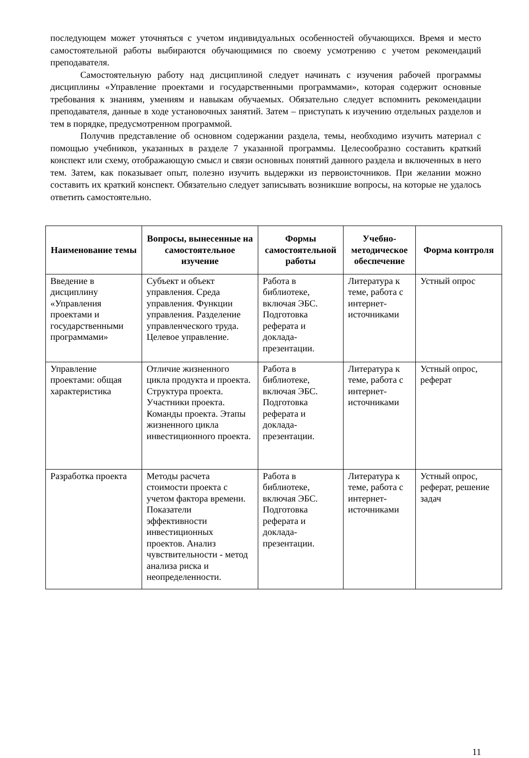последующем может уточняться с учетом индивидуальных особенностей обучающихся. Время и место самостоятельной работы выбираются обучающимися по своему усмотрению с учетом рекомендаций преподавателя.
Самостоятельную работу над дисциплиной следует начинать с изучения рабочей программы дисциплины «Управление проектами и государственными программами», которая содержит основные требования к знаниям, умениям и навыкам обучаемых. Обязательно следует вспомнить рекомендации преподавателя, данные в ходе установочных занятий. Затем – приступать к изучению отдельных разделов и тем в порядке, предусмотренном программой.
Получив представление об основном содержании раздела, темы, необходимо изучить материал с помощью учебников, указанных в разделе 7 указанной программы. Целесообразно составить краткий конспект или схему, отображающую смысл и связи основных понятий данного раздела и включенных в него тем. Затем, как показывает опыт, полезно изучить выдержки из первоисточников. При желании можно составить их краткий конспект. Обязательно следует записывать возникшие вопросы, на которые не удалось ответить самостоятельно.
| Наименование темы | Вопросы, вынесенные на самостоятельное изучение | Формы самостоятельной работы | Учебно-методическое обеспечение | Форма контроля |
| --- | --- | --- | --- | --- |
| Введение в дисциплину «Управления проектами и государственными программами» | Субъект и объект управления. Среда управления. Функции управления. Разделение управленческого труда. Целевое управление. | Работа в библиотеке, включая ЭБС. Подготовка реферата и доклада-презентации. | Литература к теме, работа с интернет-источниками | Устный опрос |
| Управление проектами: общая характеристика | Отличие жизненного цикла продукта и проекта. Структура проекта. Участники проекта. Команды проекта. Этапы жизненного цикла инвестиционного проекта. | Работа в библиотеке, включая ЭБС. Подготовка реферата и доклада-презентации. | Литература к теме, работа с интернет-источниками | Устный опрос, реферат |
| Разработка проекта | Методы расчета стоимости проекта с учетом фактора времени. Показатели эффективности инвестиционных проектов. Анализ чувствительности - метод анализа риска и неопределенности. | Работа в библиотеке, включая ЭБС. Подготовка реферата и доклада-презентации. | Литература к теме, работа с интернет-источниками | Устный опрос, реферат, решение задач |
11